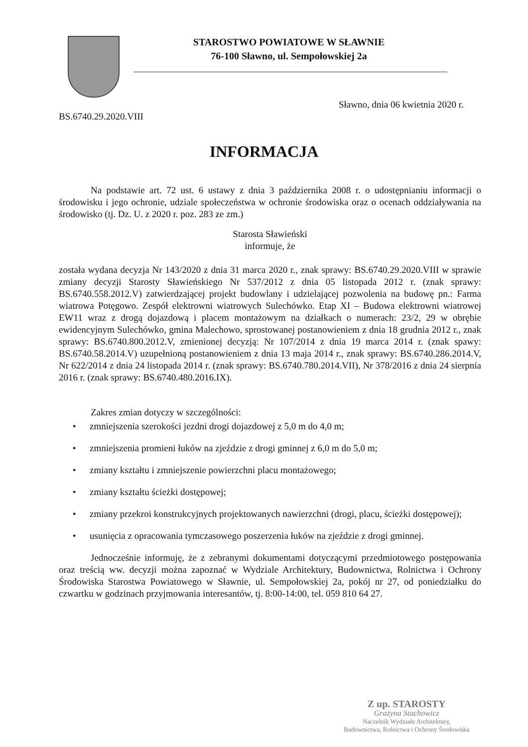STAROSTWO POWIATOWE W SŁAWNIE
76-100 Sławno, ul. Sempołowskiej 2a
Sławno, dnia 06 kwietnia 2020 r.
BS.6740.29.2020.VIII
INFORMACJA
Na podstawie art. 72 ust. 6 ustawy z dnia 3 października 2008 r. o udostępnianiu informacji o środowisku i jego ochronie, udziale społeczeństwa w ochronie środowiska oraz o ocenach oddziaływania na środowisko (tj. Dz. U. z 2020 r. poz. 283 ze zm.)
Starosta Sławieński
informuje, że
została wydana decyzja Nr 143/2020 z dnia 31 marca 2020 r., znak sprawy: BS.6740.29.2020.VIII w sprawie zmiany decyzji Starosty Sławieńskiego Nr 537/2012 z dnia 05 listopada 2012 r. (znak sprawy: BS.6740.558.2012.V) zatwierdzającej projekt budowlany i udzielającej pozwolenia na budowę pn.: Farma wiatrowa Potęgowo. Zespół elektrowni wiatrowych Sulechówko. Etap XI – Budowa elektrowni wiatrowej EW11 wraz z drogą dojazdową i placem montażowym na działkach o numerach: 23/2, 29 w obrębie ewidencyjnym Sulechówko, gmina Malechowo, sprostowanej postanowieniem z dnia 18 grudnia 2012 r., znak sprawy: BS.6740.800.2012.V, zmienionej decyzją: Nr 107/2014 z dnia 19 marca 2014 r. (znak spawy: BS.6740.58.2014.V) uzupełnioną postanowieniem z dnia 13 maja 2014 r., znak sprawy: BS.6740.286.2014.V, Nr 622/2014 z dnia 24 listopada 2014 r. (znak sprawy: BS.6740.780.2014.VII), Nr 378/2016 z dnia 24 sierpnia 2016 r. (znak sprawy: BS.6740.480.2016.IX).
Zakres zmian dotyczy w szczególności:
• zmniejszenia szerokości jezdni drogi dojazdowej z 5,0 m do 4,0 m;
• zmniejszenia promieni łuków na zjeździe z drogi gminnej z 6,0 m do 5,0 m;
• zmiany kształtu i zmniejszenie powierzchni placu montażowego;
• zmiany kształtu ścieżki dostępowej;
• zmiany przekroi konstrukcyjnych projektowanych nawierzchni (drogi, placu, ścieżki dostępowej);
• usunięcia z opracowania tymczasowego poszerzenia łuków na zjeździe z drogi gminnej.
Jednocześnie informuję, że z zebranymi dokumentami dotyczącymi przedmiotowego postępowania oraz treścią ww. decyzji można zapoznać w Wydziale Architektury, Budownictwa, Rolnictwa i Ochrony Środowiska Starostwa Powiatowego w Sławnie, ul. Sempołowskiej 2a, pokój nr 27, od poniedziałku do czwartku w godzinach przyjmowania interesantów, tj. 8:00-14:00, tel. 059 810 64 27.
Z up. STAROSTY
Grażyna Stachowicz
Naczelnik Wydziału Architektury,
Budownictwa, Rolnictwa i Ochrony Środowiska